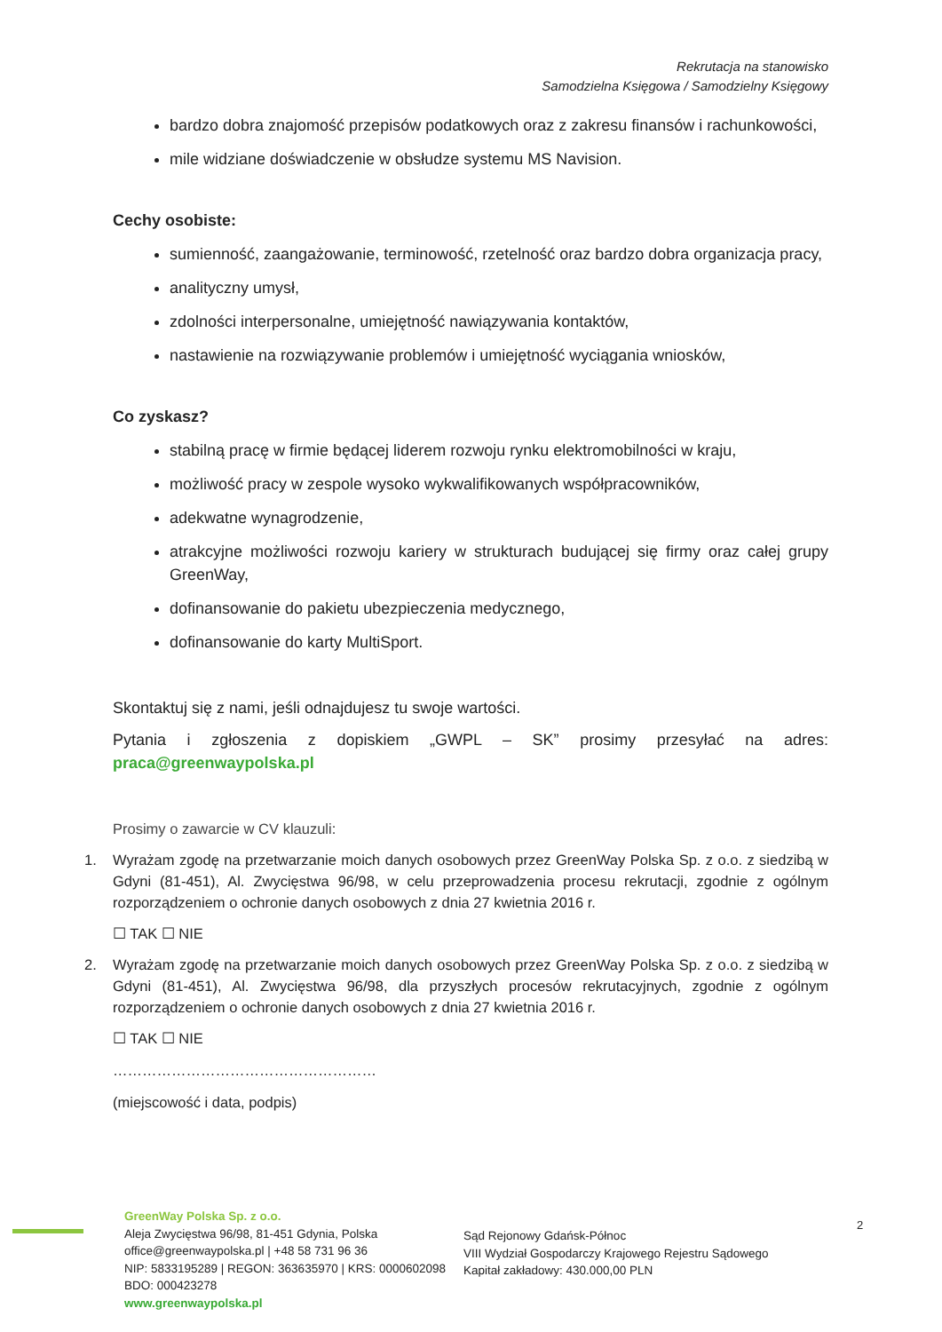Rekrutacja na stanowisko
Samodzielna Księgowa / Samodzielny Księgowy
bardzo dobra znajomość przepisów podatkowych oraz z zakresu finansów i rachunkowości,
mile widziane doświadczenie w obsłudze systemu MS Navision.
Cechy osobiste:
sumienność, zaangażowanie, terminowość, rzetelność oraz bardzo dobra organizacja pracy,
analityczny umysł,
zdolności interpersonalne, umiejętność nawiązywania kontaktów,
nastawienie na rozwiązywanie problemów i umiejętność wyciągania wniosków,
Co zyskasz?
stabilną pracę w firmie będącej liderem rozwoju rynku elektromobilności w kraju,
możliwość pracy w zespole wysoko wykwalifikowanych współpracowników,
adekwatne wynagrodzenie,
atrakcyjne możliwości rozwoju kariery w strukturach budującej się firmy oraz całej grupy GreenWay,
dofinansowanie do pakietu ubezpieczenia medycznego,
dofinansowanie do karty MultiSport.
Skontaktuj się z nami, jeśli odnajdujesz tu swoje wartości.
Pytania i zgłoszenia z dopiskiem „GWPL – SK” prosimy przesyłać na adres: praca@greenwaypolska.pl
Prosimy o zawarcie w CV klauzuli:
1. Wyrażam zgodę na przetwarzanie moich danych osobowych przez GreenWay Polska Sp. z o.o. z siedzibą w Gdyni (81-451), Al. Zwycięstwa 96/98, w celu przeprowadzenia procesu rekrutacji, zgodnie z ogólnym rozporządzeniem o ochronie danych osobowych z dnia 27 kwietnia 2016 r.
☐ TAK ☐ NIE
2. Wyrażam zgodę na przetwarzanie moich danych osobowych przez GreenWay Polska Sp. z o.o. z siedzibą w Gdyni (81-451), Al. Zwycięstwa 96/98, dla przyszłych procesów rekrutacyjnych, zgodnie z ogólnym rozporządzeniem o ochronie danych osobowych z dnia 27 kwietnia 2016 r.
☐ TAK ☐ NIE
………………………………………………
(miejscowość i data, podpis)
GreenWay Polska Sp. z o.o.
Aleja Zwycięstwa 96/98, 81-451 Gdynia, Polska
office@greenwaypolska.pl | +48 58 731 96 36
NIP: 5833195289 | REGON: 363635970 | KRS: 0000602098
BDO: 000423278
www.greenwaypolska.pl
Sąd Rejonowy Gdańsk-Północ
VIII Wydział Gospodarczy Krajowego Rejestru Sądowego
Kapitał zakładowy: 430.000,00 PLN
2